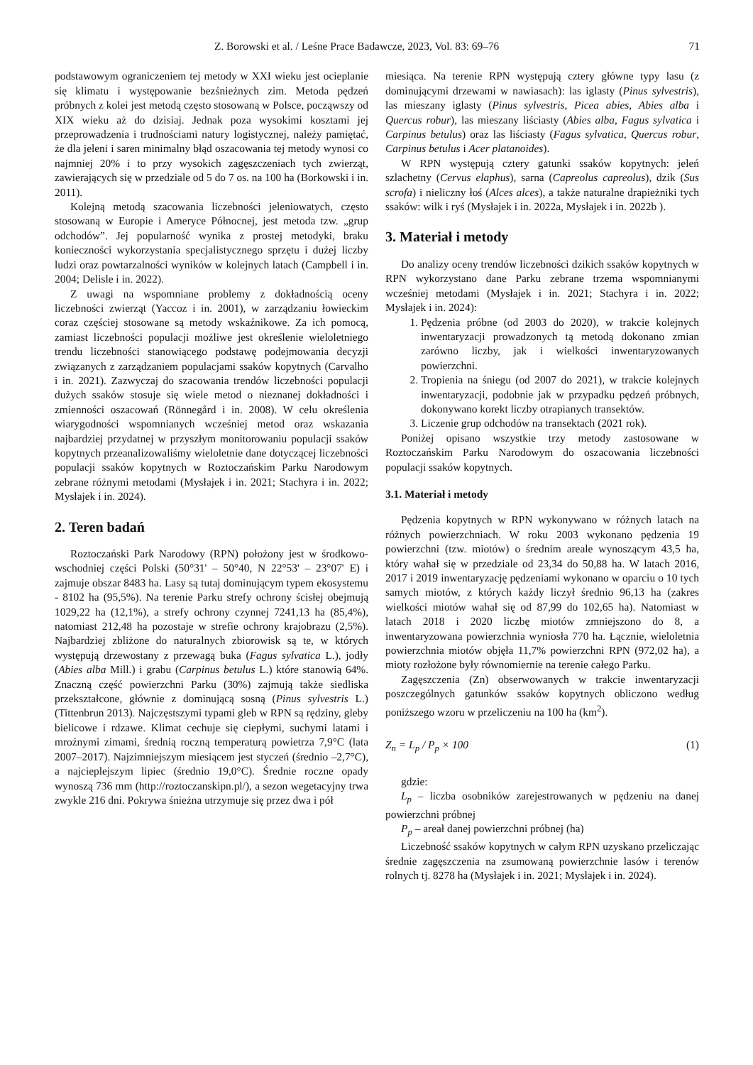Z. Borowski et al. / Leśne Prace Badawcze, 2023, Vol. 83: 69–76 71
podstawowym ograniczeniem tej metody w XXI wieku jest ocieplanie się klimatu i występowanie bezśnieżnych zim. Metoda pędzeń próbnych z kolei jest metodą często stosowaną w Polsce, począwszy od XIX wieku aż do dzisiaj. Jednak poza wysokimi kosztami jej przeprowadzenia i trudnościami natury logistycznej, należy pamiętać, że dla jeleni i saren minimalny błąd oszacowania tej metody wynosi co najmniej 20% i to przy wysokich zagęszczeniach tych zwierząt, zawierających się w przedziale od 5 do 7 os. na 100 ha (Borkowski i in. 2011).
Kolejną metodą szacowania liczebności jeleniowatych, często stosowaną w Europie i Ameryce Północnej, jest metoda tzw. „grup odchodów”. Jej popularność wynika z prostej metodyki, braku konieczności wykorzystania specjalistycznego sprzętu i dużej liczby ludzi oraz powtarzalności wyników w kolejnych latach (Campbell i in. 2004; Delisle i in. 2022).
Z uwagi na wspomniane problemy z dokładnością oceny liczebności zwierząt (Yaccoz i in. 2001), w zarządzaniu łowieckim coraz częściej stosowane są metody wskaźnikowe. Za ich pomocą, zamiast liczebności populacji możliwe jest określenie wieloletniego trendu liczebności stanowiącego podstawę podejmowania decyzji związanych z zarządzaniem populacjami ssaków kopytnych (Carvalho i in. 2021). Zazwyczaj do szacowania trendów liczebności populacji dużych ssaków stosuje się wiele metod o nieznanej dokładności i zmienności oszacowań (Rönnegård i in. 2008). W celu określenia wiarygodności wspomnianych wcześniej metod oraz wskazania najbardziej przydatnej w przyszłym monitorowaniu populacji ssaków kopytnych przeanalizowaliśmy wieloletnie dane dotyczącej liczebności populacji ssaków kopytnych w Roztoczańskim Parku Narodowym zebrane różnymi metodami (Mysłajek i in. 2021; Stachyra i in. 2022; Mysłajek i in. 2024).
2. Teren badań
Roztoczański Park Narodowy (RPN) położony jest w środkowo-wschodniej części Polski (50°31' – 50°40, N 22°53' – 23°07' E) i zajmuje obszar 8483 ha. Lasy są tutaj dominującym typem ekosystemu - 8102 ha (95,5%). Na terenie Parku strefy ochrony ścisłej obejmują 1029,22 ha (12,1%), a strefy ochrony czynnej 7241,13 ha (85,4%), natomiast 212,48 ha pozostaje w strefie ochrony krajobrazu (2,5%). Najbardziej zbliżone do naturalnych zbiorowisk są te, w których występują drzewostany z przewagą buka (Fagus sylvatica L.), jodły (Abies alba Mill.) i grabu (Carpinus betulus L.) które stanowią 64%. Znaczną część powierzchni Parku (30%) zajmują także siedliska przekształcone, głównie z dominującą sosną (Pinus sylvestris L.) (Tittenbrun 2013). Najczęstszymi typami gleb w RPN są rędziny, gleby bielicowe i rdzawe. Klimat cechuje się ciepłymi, suchymi latami i mroźnymi zimami, średnią roczną temperaturą powietrza 7,9°C (lata 2007–2017). Najzimniejszym miesiącem jest styczeń (średnio –2,7°C), a najcieplejszym lipiec (średnio 19,0°C). Średnie roczne opady wynoszą 736 mm (http://roztoczanskipn.pl/), a sezon wegetacyjny trwa zwykle 216 dni. Pokrywa śnieżna utrzymuje się przez dwa i pół
miesiąca. Na terenie RPN występują cztery główne typy lasu (z dominującymi drzewami w nawiasach): las iglasty (Pinus sylvestris), las mieszany iglasty (Pinus sylvestris, Picea abies, Abies alba i Quercus robur), las mieszany liściasty (Abies alba, Fagus sylvatica i Carpinus betulus) oraz las liściasty (Fagus sylvatica, Quercus robur, Carpinus betulus i Acer platanoides).
W RPN występują cztery gatunki ssaków kopytnych: jeleń szlachetny (Cervus elaphus), sarna (Capreolus capreolus), dzik (Sus scrofa) i nieliczny łoś (Alces alces), a także naturalne drapieżniki tych ssaków: wilk i ryś (Mysłajek i in. 2022a, Mysłajek i in. 2022b ).
3. Materiał i metody
Do analizy oceny trendów liczebności dzikich ssaków kopytnych w RPN wykorzystano dane Parku zebrane trzema wspomnianymi wcześniej metodami (Mysłajek i in. 2021; Stachyra i in. 2022; Mysłajek i in. 2024):
1. Pędzenia próbne (od 2003 do 2020), w trakcie kolejnych inwentaryzacji prowadzonych tą metodą dokonano zmian zarówno liczby, jak i wielkości inwentaryzowanych powierzchni.
2. Tropienia na śniegu (od 2007 do 2021), w trakcie kolejnych inwentaryzacji, podobnie jak w przypadku pędzeń próbnych, dokonywano korekt liczby otrapianych transektów.
3. Liczenie grup odchodów na transektach (2021 rok).
Poniżej opisano wszystkie trzy metody zastosowane w Roztoczańskim Parku Narodowym do oszacowania liczebności populacji ssaków kopytnych.
3.1. Materiał i metody
Pędzenia kopytnych w RPN wykonywano w różnych latach na różnych powierzchniach. W roku 2003 wykonano pędzenia 19 powierzchni (tzw. miotów) o średnim areale wynoszącym 43,5 ha, który wahał się w przedziale od 23,34 do 50,88 ha. W latach 2016, 2017 i 2019 inwentaryzację pędzeniami wykonano w oparciu o 10 tych samych miotów, z których każdy liczył średnio 96,13 ha (zakres wielkości miotów wahał się od 87,99 do 102,65 ha). Natomiast w latach 2018 i 2020 liczbę miotów zmniejszono do 8, a inwentaryzowana powierzchnia wyniosła 770 ha. Łącznie, wieloletnia powierzchnia miotów objęła 11,7% powierzchni RPN (972,02 ha), a mioty rozłożone były równomiernie na terenie całego Parku.
Zagęszczenia (Zn) obserwowanych w trakcie inwentaryzacji poszczególnych gatunków ssaków kopytnych obliczono według poniższego wzoru w przeliczeniu na 100 ha (km<sup>2</sup>).
Z<sub>n</sub> = L<sub>p</sub> / P<sub>p</sub> × 100 (1)
gdzie:
L<sub>p</sub> – liczba osobników zarejestrowanych w pędzeniu na danej powierzchni próbnej
P<sub>p</sub> – areał danej powierzchni próbnej (ha)
Liczebność ssaków kopytnych w całym RPN uzyskano przeliczając średnie zagęszczenia na zsumowaną powierzchnie lasów i terenów rolnych tj. 8278 ha (Mysłajek i in. 2021; Mysłajek i in. 2024).